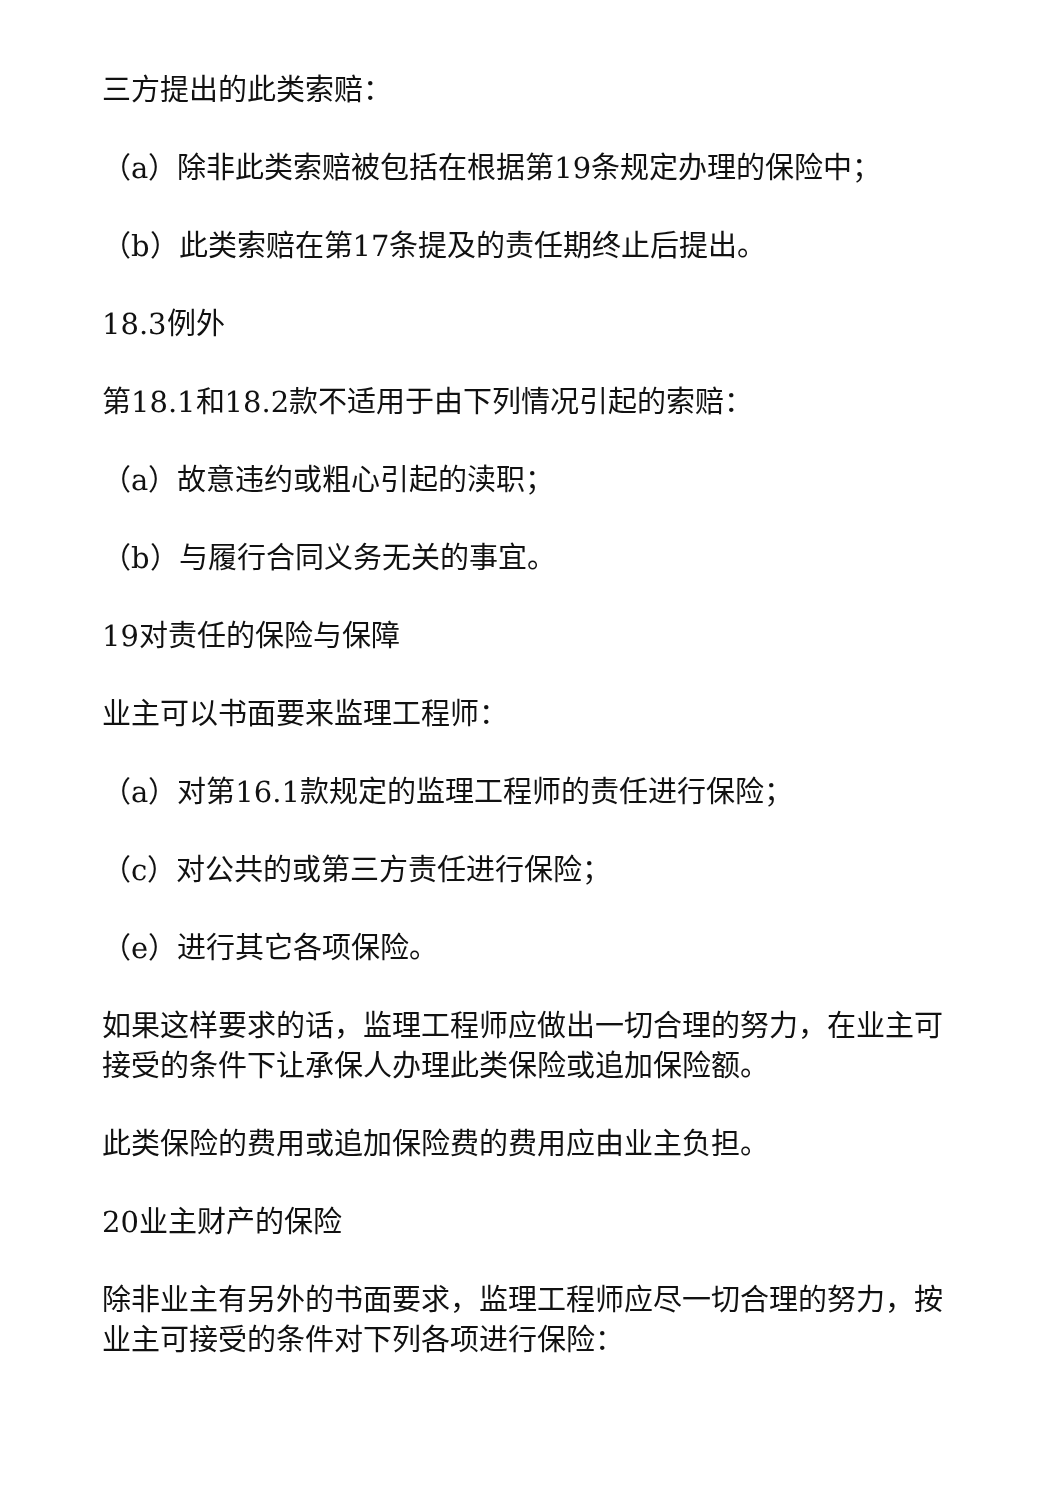三方提出的此类索赔：
（a）除非此类索赔被包括在根据第19条规定办理的保险中；
（b）此类索赔在第17条提及的责任期终止后提出。
18.3例外
第18.1和18.2款不适用于由下列情况引起的索赔：
（a）故意违约或粗心引起的渎职；
（b）与履行合同义务无关的事宜。
19对责任的保险与保障
业主可以书面要来监理工程师：
（a）对第16.1款规定的监理工程师的责任进行保险；
（c）对公共的或第三方责任进行保险；
（e）进行其它各项保险。
如果这样要求的话，监理工程师应做出一切合理的努力，在业主可接受的条件下让承保人办理此类保险或追加保险额。
此类保险的费用或追加保险费的费用应由业主负担。
20业主财产的保险
除非业主有另外的书面要求，监理工程师应尽一切合理的努力，按业主可接受的条件对下列各项进行保险：